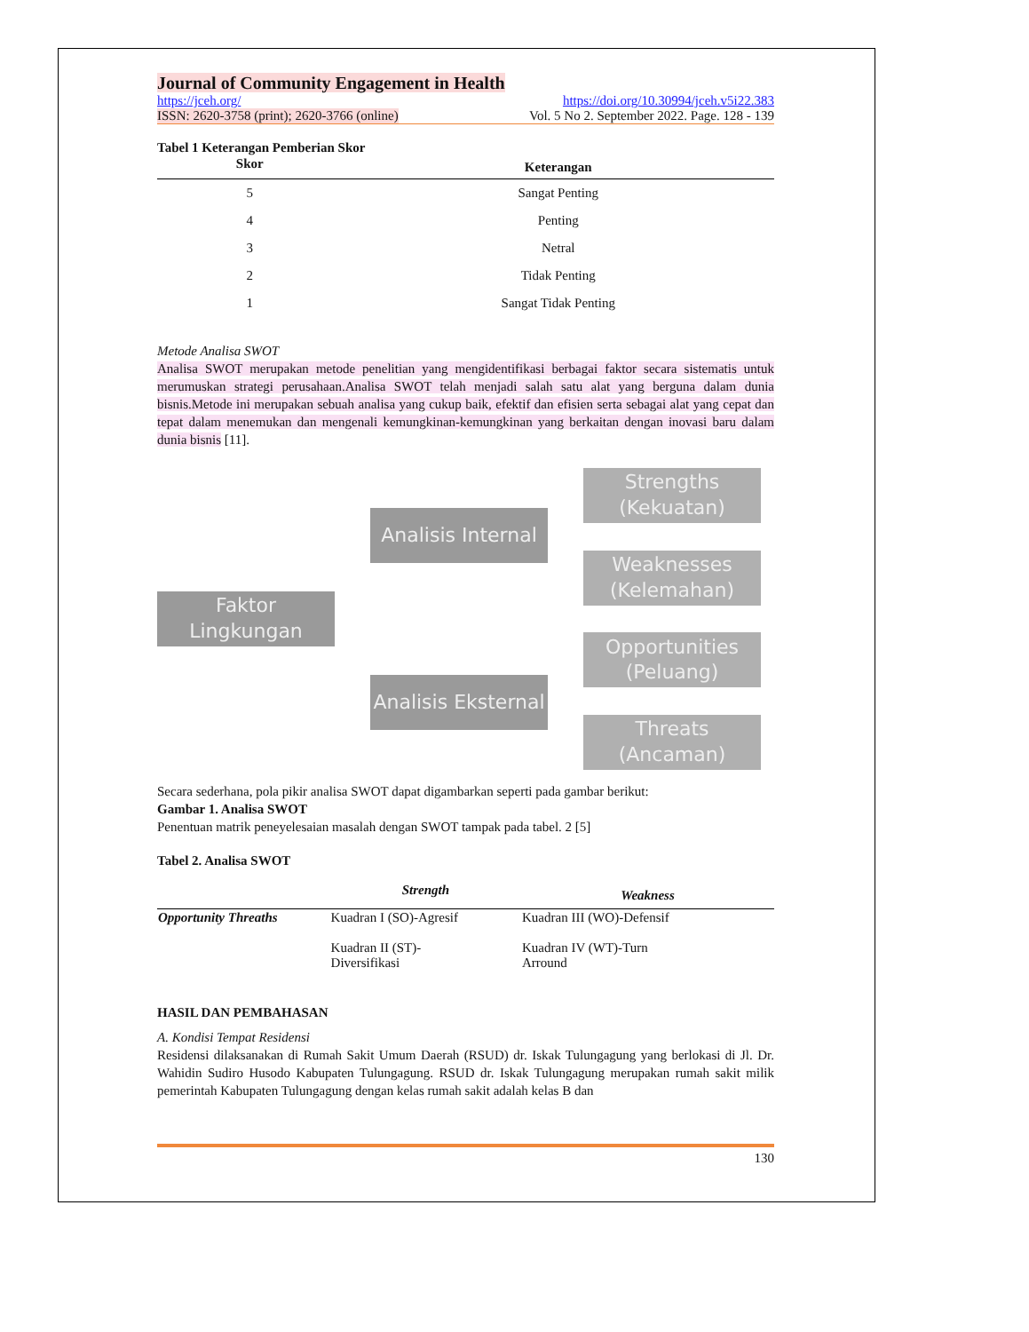Journal of Community Engagement in Health
https://jceh.org/ https://doi.org/10.30994/jceh.v5i22.383
ISSN: 2620-3758 (print); 2620-3766 (online) Vol. 5 No 2. September 2022. Page. 128 - 139
Tabel 1 Keterangan Pemberian Skor
| Skor | Keterangan |
| --- | --- |
| 5 | Sangat Penting |
| 4 | Penting |
| 3 | Netral |
| 2 | Tidak Penting |
| 1 | Sangat Tidak Penting |
Metode Analisa SWOT
Analisa SWOT merupakan metode penelitian yang mengidentifikasi berbagai faktor secara sistematis untuk merumuskan strategi perusahaan.Analisa SWOT telah menjadi salah satu alat yang berguna dalam dunia bisnis.Metode ini merupakan sebuah analisa yang cukup baik, efektif dan efisien serta sebagai alat yang cepat dan tepat dalam menemukan dan mengenali kemungkinan-kemungkinan yang berkaitan dengan inovasi baru dalam dunia bisnis [11].
Faktor Lingkungan
Analisis Internal
Analisis Eksternal
Strengths (Kekuatan)
Weaknesses (Kelemahan)
Opportunities (Peluang)
Threats (Ancaman)
Secara sederhana, pola pikir analisa SWOT dapat digambarkan seperti pada gambar berikut:
Gambar 1. Analisa SWOT
Penentuan matrik peneyelesaian masalah dengan SWOT tampak pada tabel. 2 [5]
Tabel 2. Analisa SWOT
| | Strength | Weakness |
| --- | --- | --- |
| Opportunity Threaths | Kuadran I (SO)-Agresif Kuadran II (ST)- Diversifikasi | Kuadran III (WO)-Defensif Kuadran IV (WT)-Turn Arround |
HASIL DAN PEMBAHASAN
A. Kondisi Tempat Residensi
Residensi dilaksanakan di Rumah Sakit Umum Daerah (RSUD) dr. Iskak Tulungagung yang berlokasi di Jl. Dr. Wahidin Sudiro Husodo Kabupaten Tulungagung. RSUD dr. Iskak Tulungagung merupakan rumah sakit milik pemerintah Kabupaten Tulungagung dengan kelas rumah sakit adalah kelas B dan
130